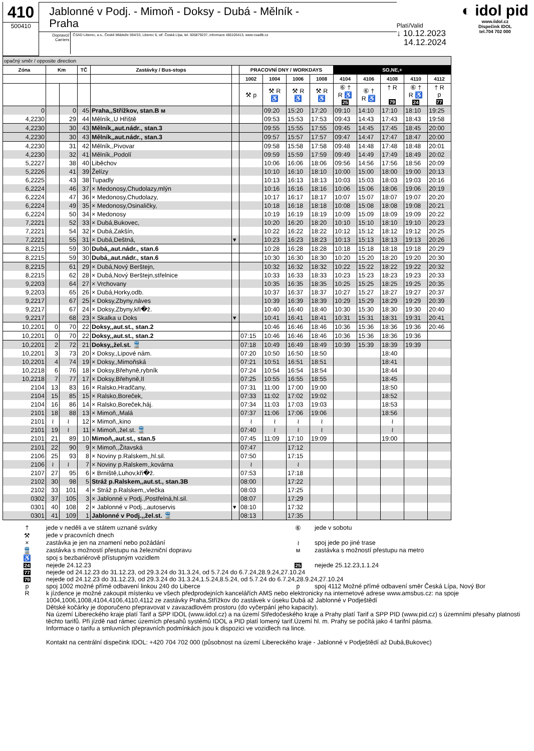410
500410
Jablonné v Podj. - Mimoň - Doksy - Dubá - Mělník -
Praha
Dopravci/ Carriers
ČSAD Liberec, a.s., České Mládeže 594/33, Liberec 6, stř. Česká Lípa, tel. 605879237, informace 485105413, www.csadlb.cz
Platí/Valid
↓ 10.12.2023
14.12.2024
◐ idol pid
www.iidol.cz
Dispečink IDOL
tel.704 702 000
| opačný směr / opposite direction | | | | | | | | | | | | | | |
| Zóna | Km | | TČ | Zastávky / Bus-stops | | PRACOVNÍ DNY / WORKDAYS | | | | SO,NE,+ | | | | |
| | | | | | | 1002 | 1004 | 1006 | 1008 | 4104 | 4106 | 4108 | 4110 | 4112 |
| | | | | | | ⚒ p | ⚒ R ♿ | ⚒ R ♿ | ⚒ R ♿ | ⑥ † R ♿ 25 | ⑥ † R ♿ | † R 79 | ⑥ † R ♿ 24 | † R p 77 |
| 0 | | 0 | 45 | Praha,,Střížkov, stan.B ᴍ | | | 09:20 | 15:20 | 17:20 | 09:10 | 14:10 | 17:10 | 18:10 | 19:25 |
| 4,2230 | | 29 | 44 | Mělník,,U Hřiště | | | 09:53 | 15:53 | 17:53 | 09:43 | 14:43 | 17:43 | 18:43 | 19:58 |
| 4,2230 | | 30 | 43 | Mělník,,aut.nádr., stan.3 | | | 09:55 | 15:55 | 17:55 | 09:45 | 14:45 | 17:45 | 18:45 | 20:00 |
| 4,2230 | | 30 | 43 | Mělník,,aut.nádr., stan.3 | | | 09:57 | 15:57 | 17:57 | 09:47 | 14:47 | 17:47 | 18:47 | 20:00 |
| 4,2230 | | 31 | 42 | Mělník,,Pivovar | | | 09:58 | 15:58 | 17:58 | 09:48 | 14:48 | 17:48 | 18:48 | 20:01 |
| 4,2230 | | 32 | 41 | Mělník,,Podolí | | | 09:59 | 15:59 | 17:59 | 09:49 | 14:49 | 17:49 | 18:49 | 20:02 |
| 5,2227 | | 38 | 40 | Liběchov | | | 10:06 | 16:06 | 18:06 | 09:56 | 14:56 | 17:56 | 18:56 | 20:09 |
| 5,2226 | | 41 | 39 | Želízy | | | 10:10 | 16:10 | 18:10 | 10:00 | 15:00 | 18:00 | 19:00 | 20:13 |
| 6,2225 | | 43 | 38 | Tupadly | | | 10:13 | 16:13 | 18:13 | 10:03 | 15:03 | 18:03 | 19:03 | 20:16 |
| 6,2224 | | 46 | 37 | × Medonosy,Chudolazy,mlýn | | | 10:16 | 16:16 | 18:16 | 10:06 | 15:06 | 18:06 | 19:06 | 20:19 |
| 6,2224 | | 47 | 36 | × Medonosy,Chudolazy, | | | 10:17 | 16:17 | 18:17 | 10:07 | 15:07 | 18:07 | 19:07 | 20:20 |
| 6,2224 | | 49 | 35 | × Medonosy,Osinaličky, | | | 10:18 | 16:18 | 18:18 | 10:08 | 15:08 | 18:08 | 19:08 | 20:21 |
| 6,2224 | | 50 | 34 | × Medonosy | | | 10:19 | 16:19 | 18:19 | 10:09 | 15:09 | 18:09 | 19:09 | 20:22 |
| 7,2221 | | 52 | 33 | × Dubá,Bukovec, | | | 10:20 | 16:20 | 18:20 | 10:10 | 15:10 | 18:10 | 19:10 | 20:23 |
| 7,2221 | | 54 | 32 | × Dubá,Zakšín, | | | 10:22 | 16:22 | 18:22 | 10:12 | 15:12 | 18:12 | 19:12 | 20:25 |
| 7,2221 | | 55 | 31 | × Dubá,Deštná, | ▾ | | 10:23 | 16:23 | 18:23 | 10:13 | 15:13 | 18:13 | 19:13 | 20:26 |
| 8,2215 | | 59 | 30 | Dubá,,aut.nádr., stan.6 | | | 10:28 | 16:28 | 18:28 | 10:18 | 15:18 | 18:18 | 19:18 | 20:29 |
| 8,2215 | | 59 | 30 | Dubá,,aut.nádr., stan.6 | | | 10:30 | 16:30 | 18:30 | 10:20 | 15:20 | 18:20 | 19:20 | 20:30 |
| 8,2215 | | 61 | 29 | × Dubá,Nový Berštejn, | | | 10:32 | 16:32 | 18:32 | 10:22 | 15:22 | 18:22 | 19:22 | 20:32 |
| 8,2215 | | 62 | 28 | × Dubá,Nový Berštejn,střelnice | | | 10:33 | 16:33 | 18:33 | 10:23 | 15:23 | 18:23 | 19:23 | 20:33 |
| 9,2203 | | 64 | 27 | × Vrchovany | | | 10:35 | 16:35 | 18:35 | 10:25 | 15:25 | 18:25 | 19:25 | 20:35 |
| 9,2203 | | 65 | 26 | × Dubá,Horky,odb. | | | 10:37 | 16:37 | 18:37 | 10:27 | 15:27 | 18:27 | 19:27 | 20:37 |
| 9,2217 | | 67 | 25 | × Doksy,Zbyny,náves | | | 10:39 | 16:39 | 18:39 | 10:29 | 15:29 | 18:29 | 19:29 | 20:39 |
| 9,2217 | | 67 | 24 | × Doksy,Zbyny,kři�ž. | | | 10:40 | 16:40 | 18:40 | 10:30 | 15:30 | 18:30 | 19:30 | 20:40 |
| 9,2217 | | 68 | 23 | × Skalka u Doks | ▾ | | 10:41 | 16:41 | 18:41 | 10:31 | 15:31 | 18:31 | 19:31 | 20:41 |
| 10,2201 | 0 | 70 | 22 | Doksy,,aut.st., stan.2 | | | 10:46 | 16:46 | 18:46 | 10:36 | 15:36 | 18:36 | 19:36 | 20:46 |
| 10,2201 | 0 | 70 | 22 | Doksy,,aut.st., stan.2 | | 07:15 | 10:46 | 16:46 | 18:46 | 10:36 | 15:36 | 18:36 | 19:36 | |
| 10,2201 | 2 | 72 | 21 | Doksy,,žel.st. 🚆 | | 07:18 | 10:49 | 16:49 | 18:49 | 10:39 | 15:39 | 18:39 | 19:39 | |
| 10,2201 | 3 | 73 | 20 | × Doksy,,Lipové nám. | | 07:20 | 10:50 | 16:50 | 18:50 | | | 18:40 | | |
| 10,2201 | 4 | 74 | 19 | × Doksy,,Mimoňská | | 07:21 | 10:51 | 16:51 | 18:51 | | | 18:41 | | |
| 10,2218 | 6 | 76 | 18 | × Doksy,Břehyně,rybník | | 07:24 | 10:54 | 16:54 | 18:54 | | | 18:44 | | |
| 10,2218 | 7 | 77 | 17 | × Doksy,Břehyně,II | | 07:25 | 10:55 | 16:55 | 18:55 | | | 18:45 | | |
| 2104 | 13 | 83 | 16 | × Ralsko,Hradčany, | | 07:31 | 11:00 | 17:00 | 19:00 | | | 18:50 | | |
| 2104 | 15 | 85 | 15 | × Ralsko,Boreček, | | 07:33 | 11:02 | 17:02 | 19:02 | | | 18:52 | | |
| 2104 | 16 | 86 | 14 | × Ralsko,Boreček,háj. | | 07:34 | 11:03 | 17:03 | 19:03 | | | 18:53 | | |
| 2101 | 18 | 88 | 13 | × Mimoň,,Malá | | 07:37 | 11:06 | 17:06 | 19:06 | | | 18:56 | | |
| 2101 | ≀ | ≀ | 12 | × Mimoň,,kino | | ≀ | ≀ | ≀ | ≀ | | | ≀ | | |
| 2101 | 19 | ≀ | 11 | × Mimoň,,žel.st. 🚆 | | 07:40 | ≀ | ≀ | ≀ | | | ≀ | | |
| 2101 | 21 | 89 | 10 | Mimoň,,aut.st., stan.5 | | 07:45 | 11:09 | 17:10 | 19:09 | | | 19:00 | | |
| 2101 | 22 | 90 | 9 | × Mimoň,,Žitavská | | 07:47 | | 17:12 | | | | | | |
| 2106 | 25 | 93 | 8 | × Noviny p.Ralskem,,hl.sil. | | 07:50 | | 17:15 | | | | | | |
| 2106 | ≀ | ≀ | 7 | × Noviny p.Ralskem,,kovárna | | ≀ | | ≀ | | | | | | |
| 2107 | 27 | 95 | 6 | × Brniště,Luhov,kři�ž. | | 07:53 | | 17:18 | | | | | | |
| 2102 | 30 | 98 | 5 | Stráž p.Ralskem,,aut.st., stan.3B | | 08:00 | | 17:22 | | | | | | |
| 2102 | 33 | 101 | 4 | × Stráž p.Ralskem,,vlečka | | 08:03 | | 17:25 | | | | | | |
| 0302 | 37 | 105 | 3 | × Jablonné v Podj.,Postřelná,hl.sil. | | 08:07 | | 17:29 | | | | | | |
| 0301 | 40 | 108 | 2 | × Jablonné v Podj.,,autoservis | ▾ | 08:10 | | 17:32 | | | | | | |
| 0301 | 41 | 109 | 1 | Jablonné v Podj.,,žel.st. 🚆 | | 08:13 | | 17:35 | | | | | | |
| † | jede v neděli a ve státem uznané svátky | ⑥ | jede v sobotu |
| ⚒ | jede v pracovních dnech | | |
| × | zastávka je jen na znamení nebo požádání | ≀ | spoj jede po jiné trase |
| 🚆 | zastávka s možností přestupu na železniční dopravu | ᴍ | zastávka s možností přestupu na metro |
| ♿ | spoj s bezbariérově přístupným vozidlem | | |
| 24 | nejede 24.12.23 | 25 | nejede 25.12.23,1.1.24 |
| 77 | nejede od 24.12.23 do 31.12.23, od 29.3.24 do 31.3.24, od 5.7.24 do 6.7.24,28.9.24,27.10.24 | | |
| 79 | nejede od 24.12.23 do 31.12.23, od 29.3.24 do 31.3.24,1.5.24,8.5.24, od 5.7.24 do 6.7.24,28.9.24,27.10.24 | | |
| p | spoj 1002 možné přímé odbavení linkou 240 do Liberce | p | spoj 4112 Možné přímé odbavení směr Česká Lípa, Nový Bor |
| R | k jízdence je možné zakoupit místenku ve všech předprodejních kancelářích AMS nebo elektronicky na internetové adrese www.amsbus.cz: na spoje 1004,1006,1008,4104,4106,4110,4112 ze zastávky Praha,Střížkov do zastávek v úseku Dubá až Jablonné v Podještědí Dětské kočárky je doporučeno přepravovat v zavazadlovém prostoru (do vyčerpání jeho kapacity). Na území Libereckého kraje platí Tarif a SPP IDOL (www.iidol.cz) a na území Středočeského kraje a Prahy platí Tarif a SPP PID (www.pid.cz) s územními přesahy platnosti těchto tarifů. Při jízdě nad rámec územích přesahů systémů IDOL a PID platí lomený tarif.Území hl. m. Prahy se počítá jako 4 tarifní pásma. Informace o tarifu a smluvních přepravních podmínkách jsou k dispozici ve vozidlech na lince. Kontakt na centrální dispečink IDOL: +420 704 702 000 (působnost na území Libereckého kraje - Jablonné v Podještědí až Dubá,Bukovec) | | |